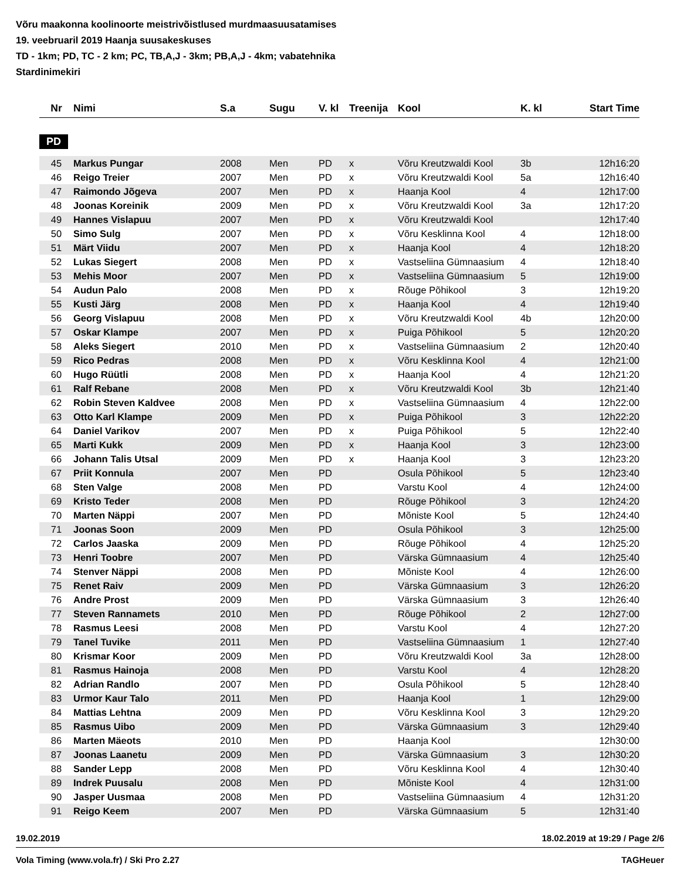Võru maakonna koolinoorte meistrivõistlused murdmaasuusatamises
19. veebruaril 2019 Haanja suusakeskuses
TD - 1km; PD, TC - 2 km; PC, TB,A,J - 3km; PB,A,J - 4km; vabatehnika
Stardinimekiri
| Nr | Nimi | S.a | Sugu | V. kl | Treenija | Kool | K. kl | Start Time |
| --- | --- | --- | --- | --- | --- | --- | --- | --- |
PD
| 45 | Markus Pungar | 2008 | Men | PD | x | Võru Kreutzwaldi Kool | 3b | 12h16:20 |
| 46 | Reigo Treier | 2007 | Men | PD | x | Võru Kreutzwaldi Kool | 5a | 12h16:40 |
| 47 | Raimondo Jõgeva | 2007 | Men | PD | x | Haanja Kool | 4 | 12h17:00 |
| 48 | Joonas Koreinik | 2009 | Men | PD | x | Võru Kreutzwaldi Kool | 3a | 12h17:20 |
| 49 | Hannes Vislapuu | 2007 | Men | PD | x | Võru Kreutzwaldi Kool | | 12h17:40 |
| 50 | Simo Sulg | 2007 | Men | PD | x | Võru Kesklinna Kool | 4 | 12h18:00 |
| 51 | Märt Viidu | 2007 | Men | PD | x | Haanja Kool | 4 | 12h18:20 |
| 52 | Lukas Siegert | 2008 | Men | PD | x | Vastseliina Gümnaasium | 4 | 12h18:40 |
| 53 | Mehis Moor | 2007 | Men | PD | x | Vastseliina Gümnaasium | 5 | 12h19:00 |
| 54 | Audun Palo | 2008 | Men | PD | x | Rõuge Põhikool | 3 | 12h19:20 |
| 55 | Kusti Järg | 2008 | Men | PD | x | Haanja Kool | 4 | 12h19:40 |
| 56 | Georg Vislapuu | 2008 | Men | PD | x | Võru Kreutzwaldi Kool | 4b | 12h20:00 |
| 57 | Oskar Klampe | 2007 | Men | PD | x | Puiga Põhikool | 5 | 12h20:20 |
| 58 | Aleks Siegert | 2010 | Men | PD | x | Vastseliina Gümnaasium | 2 | 12h20:40 |
| 59 | Rico Pedras | 2008 | Men | PD | x | Võru Kesklinna Kool | 4 | 12h21:00 |
| 60 | Hugo Rüütli | 2008 | Men | PD | x | Haanja Kool | 4 | 12h21:20 |
| 61 | Ralf Rebane | 2008 | Men | PD | x | Võru Kreutzwaldi Kool | 3b | 12h21:40 |
| 62 | Robin Steven Kaldvee | 2008 | Men | PD | x | Vastseliina Gümnaasium | 4 | 12h22:00 |
| 63 | Otto Karl Klampe | 2009 | Men | PD | x | Puiga Põhikool | 3 | 12h22:20 |
| 64 | Daniel Varikov | 2007 | Men | PD | x | Puiga Põhikool | 5 | 12h22:40 |
| 65 | Marti Kukk | 2009 | Men | PD | x | Haanja Kool | 3 | 12h23:00 |
| 66 | Johann Talis Utsal | 2009 | Men | PD | x | Haanja Kool | 3 | 12h23:20 |
| 67 | Priit Konnula | 2007 | Men | PD | | Osula Põhikool | 5 | 12h23:40 |
| 68 | Sten Valge | 2008 | Men | PD | | Varstu Kool | 4 | 12h24:00 |
| 69 | Kristo Teder | 2008 | Men | PD | | Rõuge Põhikool | 3 | 12h24:20 |
| 70 | Marten Näppi | 2007 | Men | PD | | Mõniste Kool | 5 | 12h24:40 |
| 71 | Joonas Soon | 2009 | Men | PD | | Osula Põhikool | 3 | 12h25:00 |
| 72 | Carlos Jaaska | 2009 | Men | PD | | Rõuge Põhikool | 4 | 12h25:20 |
| 73 | Henri Toobre | 2007 | Men | PD | | Värska Gümnaasium | 4 | 12h25:40 |
| 74 | Stenver Näppi | 2008 | Men | PD | | Mõniste Kool | 4 | 12h26:00 |
| 75 | Renet Raiv | 2009 | Men | PD | | Värska Gümnaasium | 3 | 12h26:20 |
| 76 | Andre Prost | 2009 | Men | PD | | Värska Gümnaasium | 3 | 12h26:40 |
| 77 | Steven Rannamets | 2010 | Men | PD | | Rõuge Põhikool | 2 | 12h27:00 |
| 78 | Rasmus Leesi | 2008 | Men | PD | | Varstu Kool | 4 | 12h27:20 |
| 79 | Tanel Tuvike | 2011 | Men | PD | | Vastseliina Gümnaasium | 1 | 12h27:40 |
| 80 | Krismar Koor | 2009 | Men | PD | | Võru Kreutzwaldi Kool | 3a | 12h28:00 |
| 81 | Rasmus Hainoja | 2008 | Men | PD | | Varstu Kool | 4 | 12h28:20 |
| 82 | Adrian Randlo | 2007 | Men | PD | | Osula Põhikool | 5 | 12h28:40 |
| 83 | Urmor Kaur Talo | 2011 | Men | PD | | Haanja Kool | 1 | 12h29:00 |
| 84 | Mattias Lehtna | 2009 | Men | PD | | Võru Kesklinna Kool | 3 | 12h29:20 |
| 85 | Rasmus Uibo | 2009 | Men | PD | | Värska Gümnaasium | 3 | 12h29:40 |
| 86 | Marten Mäeots | 2010 | Men | PD | | Haanja Kool | | 12h30:00 |
| 87 | Joonas Laanetu | 2009 | Men | PD | | Värska Gümnaasium | 3 | 12h30:20 |
| 88 | Sander Lepp | 2008 | Men | PD | | Võru Kesklinna Kool | 4 | 12h30:40 |
| 89 | Indrek Puusalu | 2008 | Men | PD | | Mõniste Kool | 4 | 12h31:00 |
| 90 | Jasper Uusmaa | 2008 | Men | PD | | Vastseliina Gümnaasium | 4 | 12h31:20 |
| 91 | Reigo Keem | 2007 | Men | PD | | Värska Gümnaasium | 5 | 12h31:40 |
19.02.2019 18.02.2019 at 19:29 / Page 2/6
Vola Timing (www.vola.fr) / Ski Pro 2.27 TAGHeuer